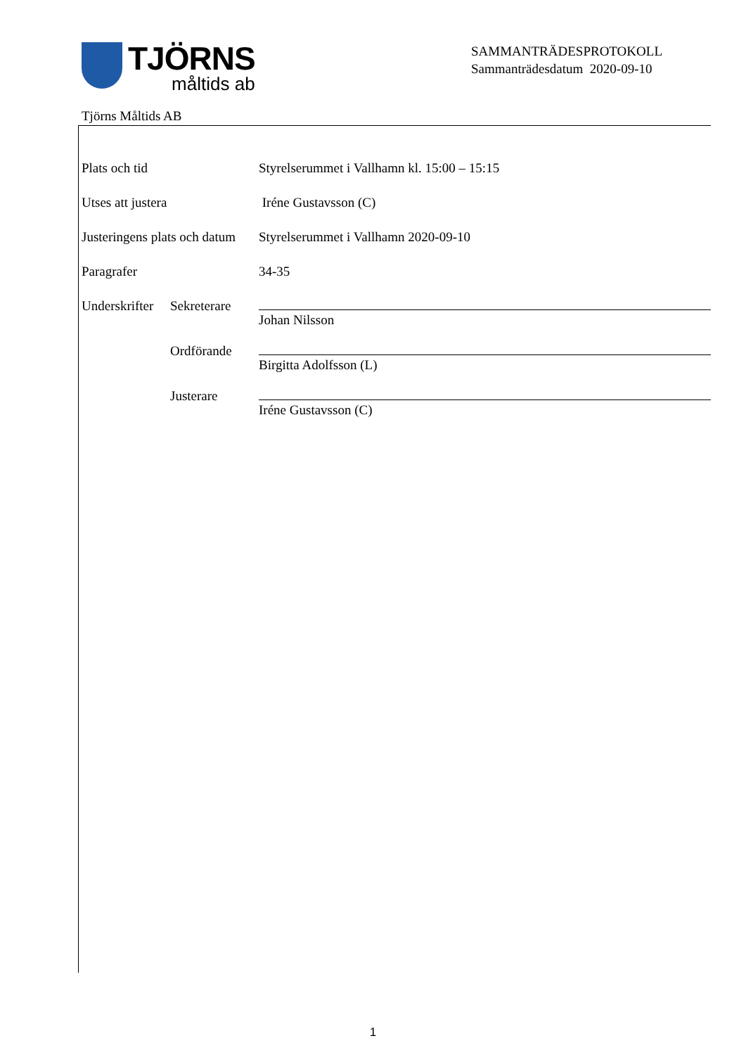TJÖRNS
måltids ab
SAMMANTRÄDESPROTOKOLL
Sammanträdesdatum 2020-09-10
Tjörns Måltids AB
Plats och tid Styrelserummet i Vallhamn kl. 15:00 – 15:15
Utses att justera Iréne Gustavsson (C)
Justeringens plats och datum
Styrelserummet i Vallhamn 2020-09-10
Paragrafer 34-35
Underskrifter
Sekreterare
Johan Nilsson
Ordförande
Birgitta Adolfsson (L)
Justerare
Iréne Gustavsson (C)
1